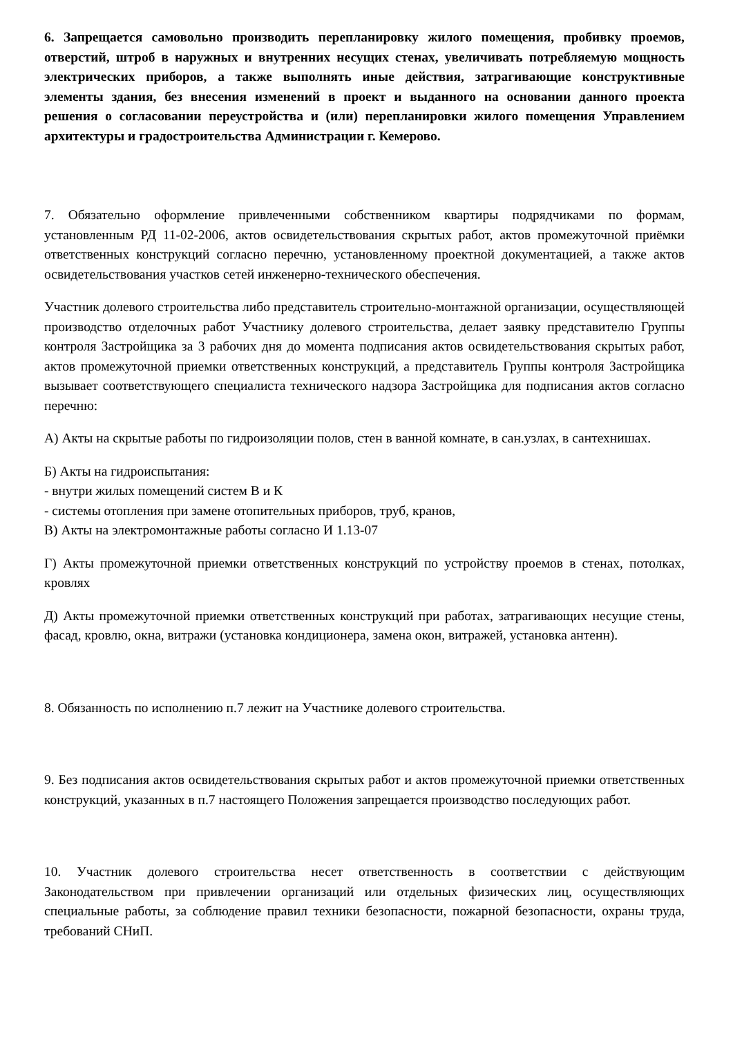6. Запрещается самовольно производить перепланировку жилого помещения, пробивку проемов, отверстий, штроб в наружных и внутренних несущих стенах, увеличивать потребляемую мощность электрических приборов, а также выполнять иные действия, затрагивающие конструктивные элементы здания, без внесения изменений в проект и выданного на основании данного проекта решения о согласовании переустройства и (или) перепланировки жилого помещения Управлением архитектуры и градостроительства Администрации г. Кемерово.
7. Обязательно оформление привлеченными собственником квартиры подрядчиками по формам, установленным РД 11-02-2006, актов освидетельствования скрытых работ, актов промежуточной приёмки ответственных конструкций согласно перечню, установленному проектной документацией, а также актов освидетельствования участков сетей инженерно-технического обеспечения.
Участник долевого строительства либо представитель строительно-монтажной организации, осуществляющей производство отделочных работ Участнику долевого строительства, делает заявку представителю Группы контроля Застройщика за 3 рабочих дня до момента подписания актов освидетельствования скрытых работ, актов промежуточной приемки ответственных конструкций, а представитель Группы контроля Застройщика вызывает соответствующего специалиста технического надзора Застройщика для подписания актов согласно перечню:
А) Акты на скрытые работы по гидроизоляции полов, стен в ванной комнате, в сан.узлах, в сантехнишах.
Б) Акты на гидроиспытания:
- внутри жилых помещений систем В и К
- системы отопления при замене отопительных приборов, труб, кранов,
В) Акты на электромонтажные работы согласно И 1.13-07
Г) Акты промежуточной приемки ответственных конструкций по устройству проемов в стенах, потолках, кровлях
Д) Акты промежуточной приемки ответственных конструкций при работах, затрагивающих несущие стены, фасад, кровлю, окна, витражи (установка кондиционера, замена окон, витражей, установка антенн).
8. Обязанность по исполнению п.7 лежит на Участнике долевого строительства.
9. Без подписания актов освидетельствования скрытых работ и актов промежуточной приемки ответственных конструкций, указанных в п.7 настоящего Положения запрещается производство последующих работ.
10. Участник долевого строительства несет ответственность в соответствии с действующим Законодательством при привлечении организаций или отдельных физических лиц, осуществляющих специальные работы, за соблюдение правил техники безопасности, пожарной безопасности, охраны труда, требований СНиП.